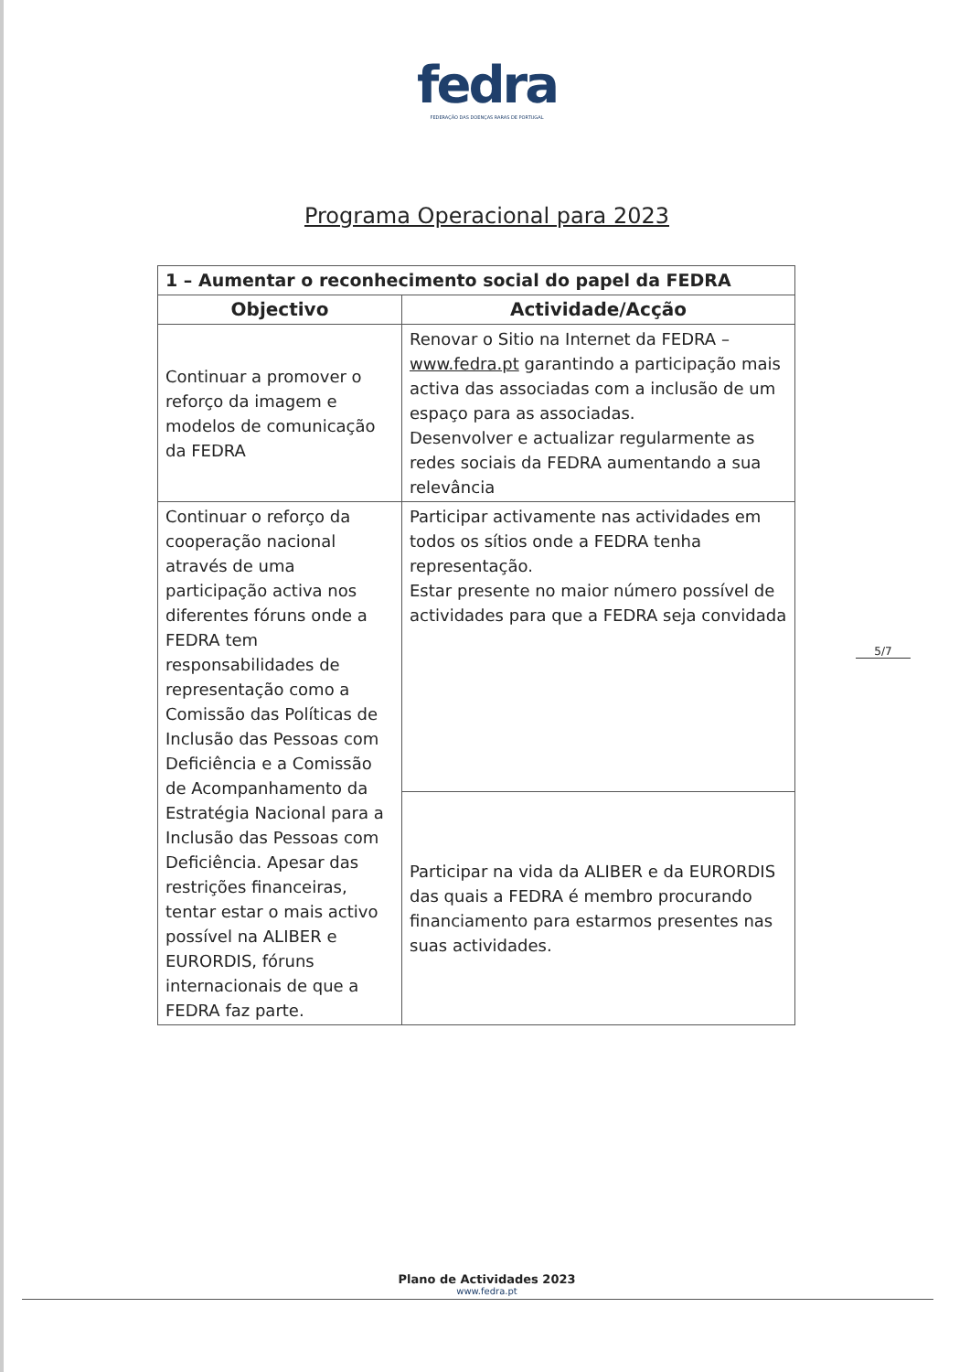fedra
FEDERAÇÃO DAS DOENÇAS RARAS DE PORTUGAL
Programa Operacional para 2023
| 1 – Aumentar o reconhecimento social do papel da FEDRA | |
| Objectivo | Actividade/Acção |
| Continuar a promover o reforço da imagem e modelos de comunicação da FEDRA | Renovar o Sitio na Internet da FEDRA – www.fedra.pt garantindo a participação mais activa das associadas com a inclusão de um espaço para as associadas. Desenvolver e actualizar regularmente as redes sociais da FEDRA aumentando a sua relevância |
| Continuar o reforço da cooperação nacional através de uma participação activa nos diferentes fóruns onde a FEDRA tem responsabilidades de representação como a Comissão das Políticas de Inclusão das Pessoas com Deficiência e a Comissão de Acompanhamento da Estratégia Nacional para a Inclusão das Pessoas com Deficiência. Apesar das restrições financeiras, tentar estar o mais activo possível na ALIBER e EURORDIS, fóruns internacionais de que a FEDRA faz parte. | Participar activamente nas actividades em todos os sítios onde a FEDRA tenha representação. Estar presente no maior número possível de actividades para que a FEDRA seja convidada |
| | Participar na vida da ALIBER e da EURORDIS das quais a FEDRA é membro procurando financiamento para estarmos presentes nas suas actividades. |
5/7
Plano de Actividades 2023
www.fedra.pt